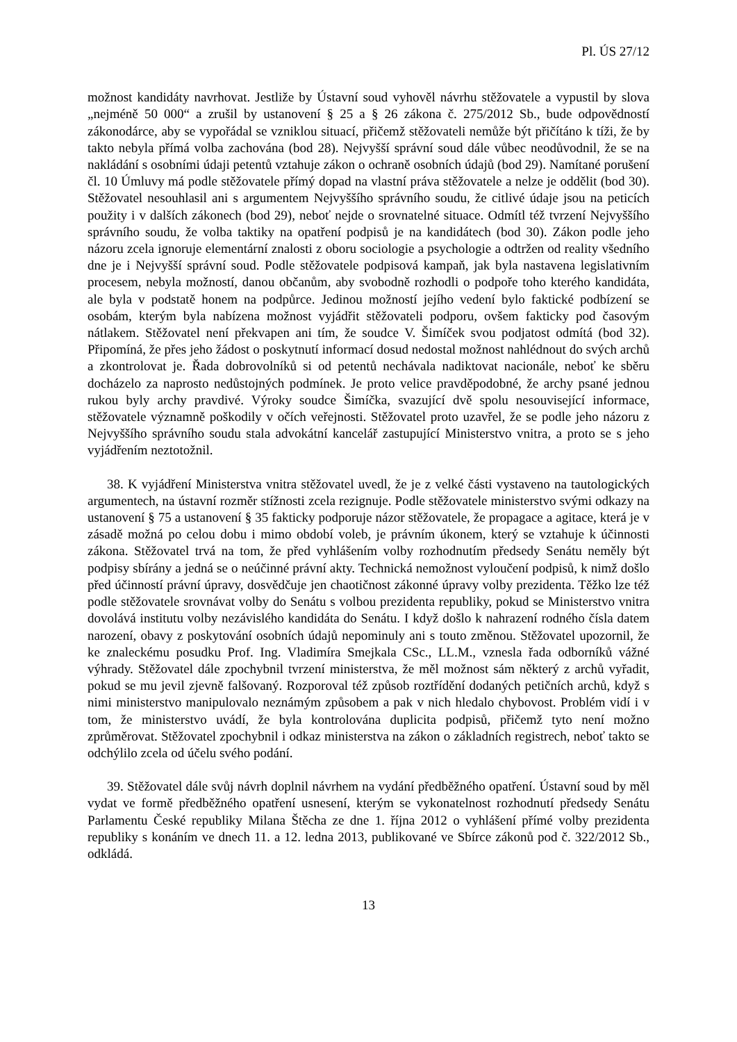Pl. ÚS 27/12
možnost kandidáty navrhovat. Jestliže by Ústavní soud vyhověl návrhu stěžovatele a vypustil by slova „nejméně 50 000“ a zrušil by ustanovení § 25 a § 26 zákona č. 275/2012 Sb., bude odpovědností zákonodárce, aby se vypořádal se vzniklou situací, přičemž stěžovateli nemůže být přičítáno k tíži, že by takto nebyla přímá volba zachována (bod 28). Nejvyšší správní soud dále vůbec neodůvodnil, že se na nakládání s osobními údaji petentů vztahuje zákon o ochraně osobních údajů (bod 29). Namítané porušení čl. 10 Úmluvy má podle stěžovatele přímý dopad na vlastní práva stěžovatele a nelze je oddělit (bod 30). Stěžovatel nesouhlasil ani s argumentem Nejvyššího správního soudu, že citlivé údaje jsou na peticích použity i v dalších zákonech (bod 29), neboť nejde o srovnatelné situace. Odmítl též tvrzení Nejvyššího správního soudu, že volba taktiky na opatření podpisů je na kandidátech (bod 30). Zákon podle jeho názoru zcela ignoruje elementární znalosti z oboru sociologie a psychologie a odtržen od reality všedního dne je i Nejvyšší správní soud. Podle stěžovatele podpisová kampaň, jak byla nastavena legislativním procesem, nebyla možností, danou občanům, aby svobodně rozhodli o podpoře toho kterého kandidáta, ale byla v podstatě honem na podpůrce. Jedinou možností jejího vedení bylo faktické podbízení se osobám, kterým byla nabízena možnost vyjádřit stěžovateli podporu, ovšem fakticky pod časovým nátlakem. Stěžovatel není překvapen ani tím, že soudce V. Šimíček svou podjatost odmítá (bod 32). Připomíná, že přes jeho žádost o poskytnutí informací dosud nedostal možnost nahlédnout do svých archů a zkontrolovat je. Řada dobrovolníků si od petentů nechávala nadiktovat nacionále, neboť ke sběru docházelo za naprosto nedůstojných podmínek. Je proto velice pravděpodobné, že archy psané jednou rukou byly archy pravdivé. Výroky soudce Šimíčka, svazující dvě spolu nesouvisející informace, stěžovatele významně poškodily v očích veřejnosti. Stěžovatel proto uzavřel, že se podle jeho názoru z Nejvyššího správního soudu stala advokátní kancelář zastupující Ministerstvo vnitra, a proto se s jeho vyjádřením neztotožnil.
38. K vyjádření Ministerstva vnitra stěžovatel uvedl, že je z velké části vystaveno na tautologických argumentech, na ústavní rozměr stížnosti zcela rezignuje. Podle stěžovatele ministerstvo svými odkazy na ustanovení § 75 a ustanovení § 35 fakticky podporuje názor stěžovatele, že propagace a agitace, která je v zásadě možná po celou dobu i mimo období voleb, je právním úkonem, který se vztahuje k účinnosti zákona. Stěžovatel trvá na tom, že před vyhlášením volby rozhodnutím předsedy Senátu neměly být podpisy sbírány a jedná se o neúčinné právní akty. Technická nemožnost vyloučení podpisů, k nimž došlo před účinností právní úpravy, dosvědčuje jen chaotičnost zákonné úpravy volby prezidenta. Těžko lze též podle stěžovatele srovnávat volby do Senátu s volbou prezidenta republiky, pokud se Ministerstvo vnitra dovolává institutu volby nezávislého kandidáta do Senátu. I když došlo k nahrazení rodného čísla datem narození, obavy z poskytování osobních údajů nepominuly ani s touto změnou. Stěžovatel upozornil, že ke znaleckému posudku Prof. Ing. Vladimíra Smejkala CSc., LL.M., vznesla řada odborníků vážné výhrady. Stěžovatel dále zpochybnil tvrzení ministerstva, že měl možnost sám některý z archů vyřadit, pokud se mu jevil zjevně falšovaný. Rozporoval též způsob roztřídění dodaných petičních archů, když s nimi ministerstvo manipulovalo neznámým způsobem a pak v nich hledalo chybovost. Problém vidí i v tom, že ministerstvo uvádí, že byla kontrolována duplicita podpisů, přičemž tyto není možno zprůměrovat. Stěžovatel zpochybnil i odkaz ministerstva na zákon o základních registrech, neboť takto se odchýlilo zcela od účelu svého podání.
39. Stěžovatel dále svůj návrh doplnil návrhem na vydání předběžného opatření. Ústavní soud by měl vydat ve formě předběžného opatření usnesení, kterým se vykonatelnost rozhodnutí předsedy Senátu Parlamentu České republiky Milana Štěcha ze dne 1. října 2012 o vyhlášení přímé volby prezidenta republiky s konáním ve dnech 11. a 12. ledna 2013, publikované ve Sbírce zákonů pod č. 322/2012 Sb., odkládá.
13